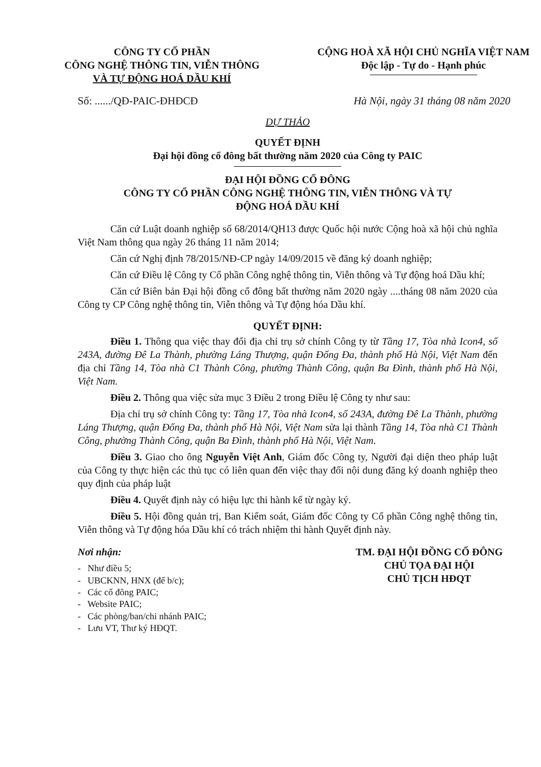CÔNG TY CỔ PHẦN
CÔNG NGHỆ THÔNG TIN, VIỄN THÔNG
VÀ TỰ ĐỘNG HOÁ DẦU KHÍ
CỘNG HOÀ XÃ HỘI CHỦ NGHĨA VIỆT NAM
Độc lập - Tự do - Hạnh phúc
Số: ....../QĐ-PAIC-ĐHĐCĐ Hà Nội, ngày 31 tháng 08 năm 2020
DỰ THẢO
QUYẾT ĐỊNH
Đại hội đồng cổ đông bất thường năm 2020 của Công ty PAIC
ĐẠI HỘI ĐỒNG CỔ ĐÔNG
CÔNG TY CỔ PHẦN CÔNG NGHỆ THÔNG TIN, VIỄN THÔNG VÀ TỰ
ĐỘNG HOÁ DẦU KHÍ
Căn cứ Luật doanh nghiệp số 68/2014/QH13 được Quốc hội nước Cộng hoà xã hội chủ nghĩa Việt Nam thông qua ngày 26 tháng 11 năm 2014;
Căn cứ Nghị định 78/2015/NĐ-CP ngày 14/09/2015 về đăng ký doanh nghiệp;
Căn cứ Điều lệ Công ty Cổ phần Công nghệ thông tin, Viễn thông và Tự động hoá Dầu khí;
Căn cứ Biên bản Đại hội đồng cổ đông bất thường năm 2020 ngày ....tháng 08 năm 2020 của Công ty CP Công nghệ thông tin, Viễn thông và Tự động hóa Dầu khí.
QUYẾT ĐỊNH:
Điều 1. Thông qua việc thay đổi địa chỉ trụ sở chính Công ty từ Tầng 17, Tòa nhà Icon4, số 243A, đường Đê La Thành, phường Láng Thượng, quận Đống Đa, thành phố Hà Nội, Việt Nam đến địa chỉ Tầng 14, Tòa nhà C1 Thành Công, phường Thành Công, quận Ba Đình, thành phố Hà Nội, Việt Nam.
Điều 2. Thông qua việc sửa mục 3 Điều 2 trong Điều lệ Công ty như sau:
Địa chỉ trụ sở chính Công ty: Tầng 17, Tòa nhà Icon4, số 243A, đường Đê La Thành, phường Láng Thượng, quận Đống Đa, thành phố Hà Nội, Việt Nam sửa lại thành Tầng 14, Tòa nhà C1 Thành Công, phường Thành Công, quận Ba Đình, thành phố Hà Nội, Việt Nam.
Điều 3. Giao cho ông Nguyễn Việt Anh, Giám đốc Công ty, Người đại diện theo pháp luật của Công ty thực hiện các thủ tục có liên quan đến việc thay đổi nội dung đăng ký doanh nghiệp theo quy định của pháp luật
Điều 4. Quyết định này có hiệu lực thi hành kể từ ngày ký.
Điều 5. Hội đồng quản trị, Ban Kiểm soát, Giám đốc Công ty Cổ phần Công nghệ thông tin, Viễn thông và Tự động hóa Dầu khí có trách nhiệm thi hành Quyết định này.
Nơi nhận:
- Như điều 5;
- UBCKNN, HNX (để b/c);
- Các cổ đông PAIC;
- Website PAIC;
- Các phòng/ban/chi nhánh PAIC;
- Lưu VT, Thư ký HĐQT.
TM. ĐẠI HỘI ĐỒNG CỔ ĐÔNG
CHỦ TỌA ĐẠI HỘI
CHỦ TỊCH HĐQT